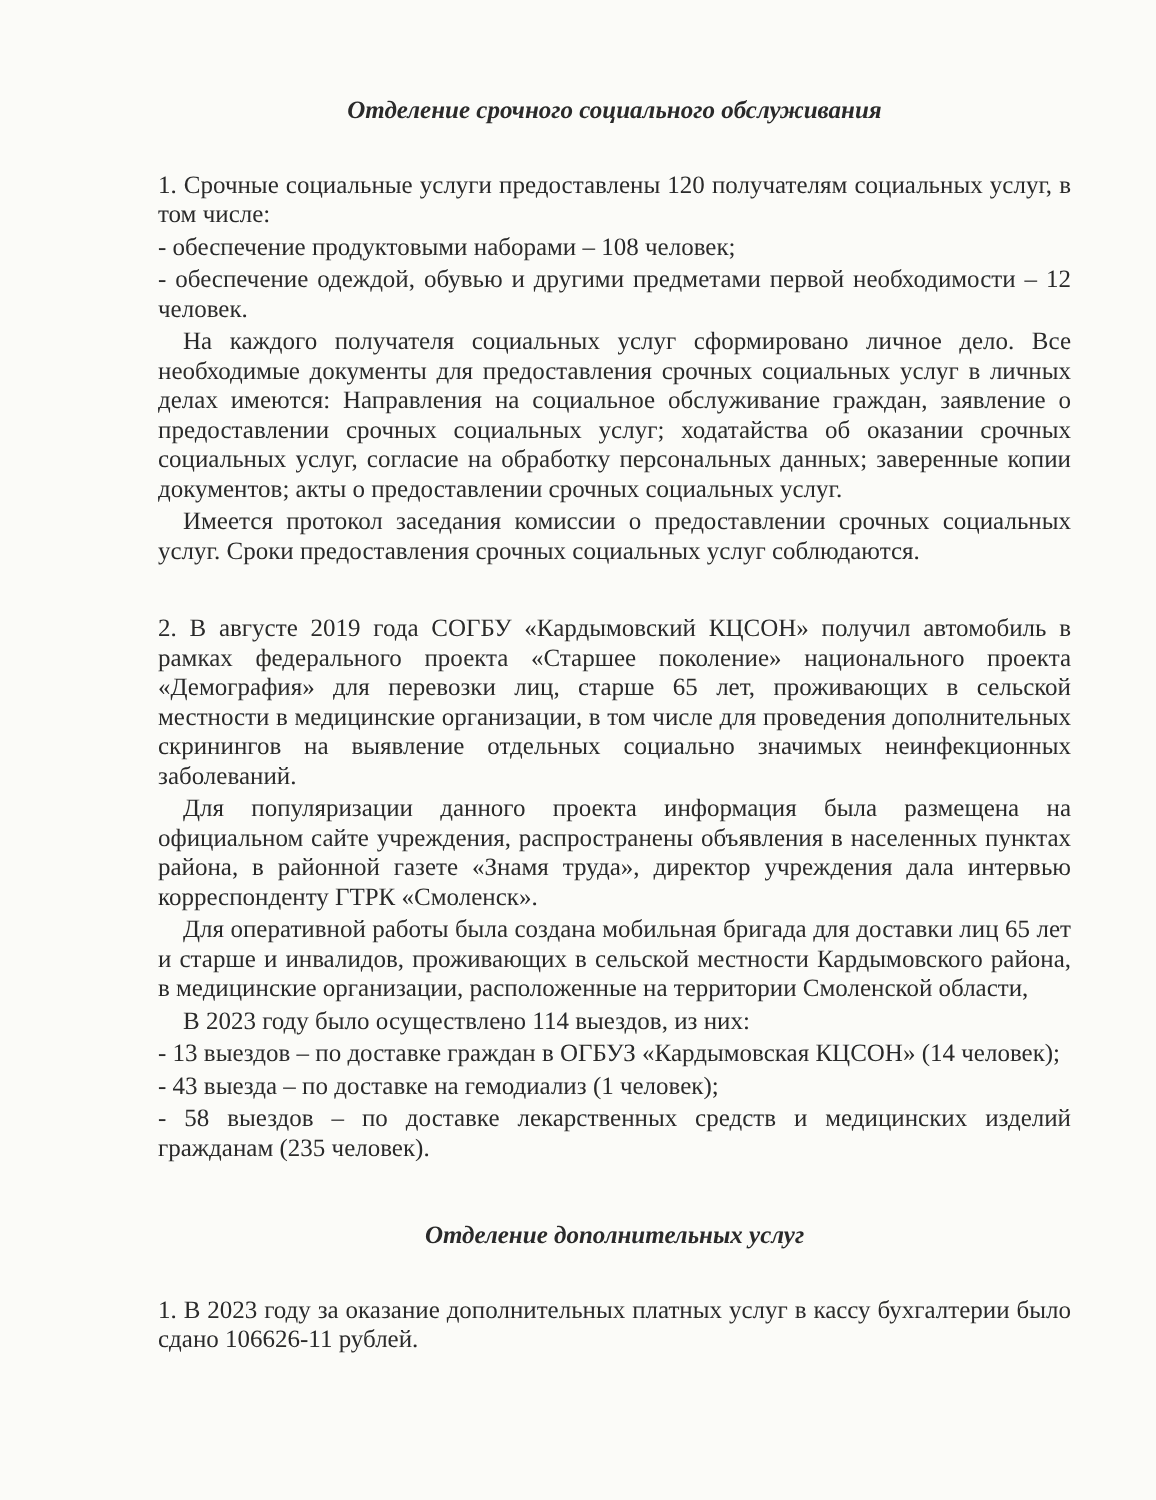Отделение срочного социального обслуживания
1. Срочные социальные услуги предоставлены 120 получателям социальных услуг, в том числе:
- обеспечение продуктовыми наборами – 108 человек;
- обеспечение одеждой, обувью и другими предметами первой необходимости – 12 человек.
На каждого получателя социальных услуг сформировано личное дело. Все необходимые документы для предоставления срочных социальных услуг в личных делах имеются: Направления на социальное обслуживание граждан, заявление о предоставлении срочных социальных услуг; ходатайства об оказании срочных социальных услуг, согласие на обработку персональных данных; заверенные копии документов; акты о предоставлении срочных социальных услуг.
Имеется протокол заседания комиссии о предоставлении срочных социальных услуг. Сроки предоставления срочных социальных услуг соблюдаются.
2. В августе 2019 года СОГБУ «Кардымовский КЦСОН» получил автомобиль в рамках федерального проекта «Старшее поколение» национального проекта «Демография» для перевозки лиц, старше 65 лет, проживающих в сельской местности в медицинские организации, в том числе для проведения дополнительных скринингов на выявление отдельных социально значимых неинфекционных заболеваний.
Для популяризации данного проекта информация была размещена на официальном сайте учреждения, распространены объявления в населенных пунктах района, в районной газете «Знамя труда», директор учреждения дала интервью корреспонденту ГТРК «Смоленск».
Для оперативной работы была создана мобильная бригада для доставки лиц 65 лет и старше и инвалидов, проживающих в сельской местности Кардымовского района, в медицинские организации, расположенные на территории Смоленской области,
В 2023 году было осуществлено 114 выездов, из них:
- 13 выездов – по доставке граждан в ОГБУЗ «Кардымовская КЦСОН» (14 человек);
- 43 выезда – по доставке на гемодиализ (1 человек);
- 58 выездов – по доставке лекарственных средств и медицинских изделий гражданам (235 человек).
Отделение дополнительных услуг
1. В 2023 году за оказание дополнительных платных услуг в кассу бухгалтерии было сдано 106626-11 рублей.